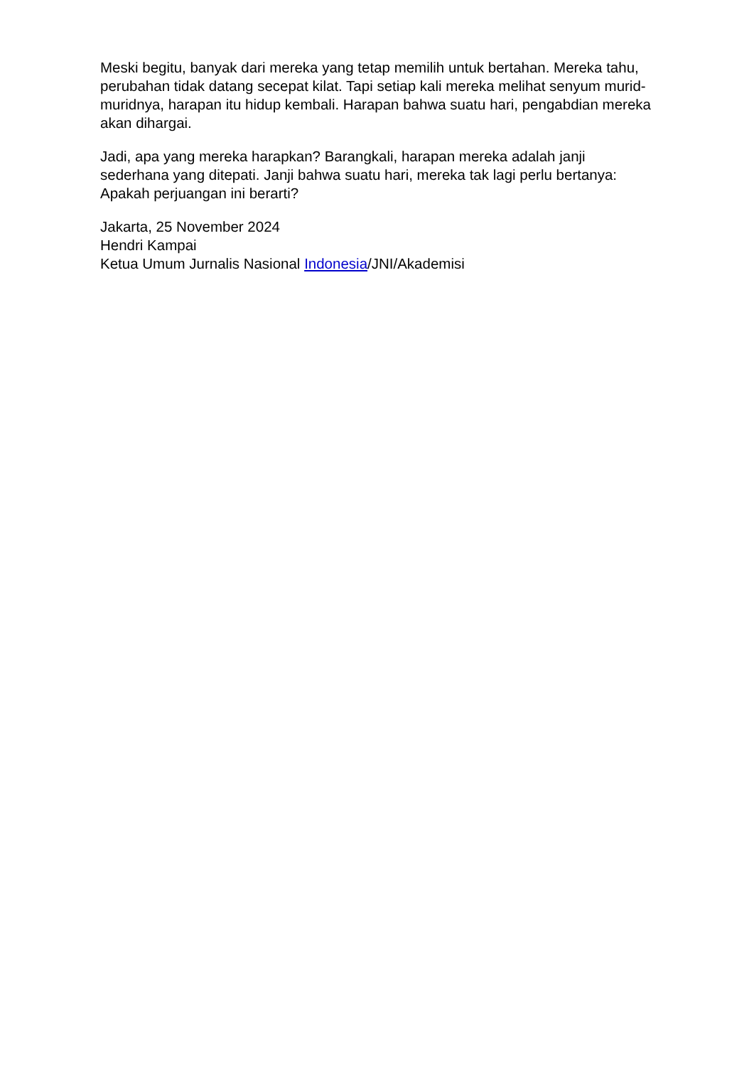Meski begitu, banyak dari mereka yang tetap memilih untuk bertahan. Mereka tahu, perubahan tidak datang secepat kilat. Tapi setiap kali mereka melihat senyum murid-muridnya, harapan itu hidup kembali. Harapan bahwa suatu hari, pengabdian mereka akan dihargai.
Jadi, apa yang mereka harapkan? Barangkali, harapan mereka adalah janji sederhana yang ditepati. Janji bahwa suatu hari, mereka tak lagi perlu bertanya: Apakah perjuangan ini berarti?
Jakarta, 25 November 2024
Hendri Kampai
Ketua Umum Jurnalis Nasional Indonesia/JNI/Akademisi